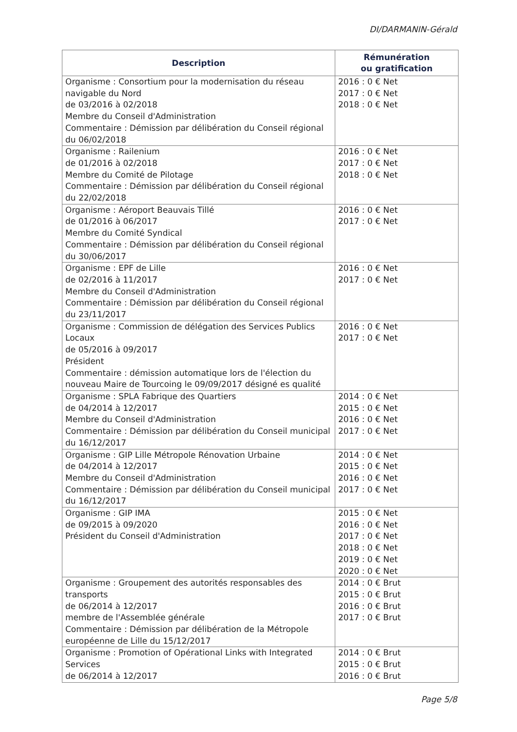DI/DARMANIN-Gérald
| Description | Rémunération ou gratification |
| --- | --- |
| Organisme : Consortium pour la modernisation du réseau navigable du Nord de 03/2016 à 02/2018 Membre du Conseil d'Administration Commentaire : Démission par délibération du Conseil régional du 06/02/2018 | 2016 : 0 € Net 2017 : 0 € Net 2018 : 0 € Net |
| Organisme : Railenium de 01/2016 à 02/2018 Membre du Comité de Pilotage Commentaire : Démission par délibération du Conseil régional du 22/02/2018 | 2016 : 0 € Net 2017 : 0 € Net 2018 : 0 € Net |
| Organisme : Aéroport Beauvais Tillé de 01/2016 à 06/2017 Membre du Comité Syndical Commentaire : Démission par délibération du Conseil régional du 30/06/2017 | 2016 : 0 € Net 2017 : 0 € Net |
| Organisme : EPF de Lille de 02/2016 à 11/2017 Membre du Conseil d'Administration Commentaire : Démission par délibération du Conseil régional du 23/11/2017 | 2016 : 0 € Net 2017 : 0 € Net |
| Organisme : Commission de délégation des Services Publics Locaux de 05/2016 à 09/2017 Président Commentaire : démission automatique lors de l'élection du nouveau Maire de Tourcoing le 09/09/2017 désigné es qualité | 2016 : 0 € Net 2017 : 0 € Net |
| Organisme : SPLA Fabrique des Quartiers de 04/2014 à 12/2017 Membre du Conseil d'Administration Commentaire : Démission par délibération du Conseil municipal du 16/12/2017 | 2014 : 0 € Net 2015 : 0 € Net 2016 : 0 € Net 2017 : 0 € Net |
| Organisme : GIP Lille Métropole Rénovation Urbaine de 04/2014 à 12/2017 Membre du Conseil d'Administration Commentaire : Démission par délibération du Conseil municipal du 16/12/2017 | 2014 : 0 € Net 2015 : 0 € Net 2016 : 0 € Net 2017 : 0 € Net |
| Organisme : GIP IMA de 09/2015 à 09/2020 Président du Conseil d'Administration | 2015 : 0 € Net 2016 : 0 € Net 2017 : 0 € Net 2018 : 0 € Net 2019 : 0 € Net 2020 : 0 € Net |
| Organisme : Groupement des autorités responsables des transports de 06/2014 à 12/2017 membre de l'Assemblée générale Commentaire : Démission par délibération de la Métropole européenne de Lille du 15/12/2017 | 2014 : 0 € Brut 2015 : 0 € Brut 2016 : 0 € Brut 2017 : 0 € Brut |
| Organisme : Promotion of Opérational Links with Integrated Services de 06/2014 à 12/2017 | 2014 : 0 € Brut 2015 : 0 € Brut 2016 : 0 € Brut |
Page 5/8